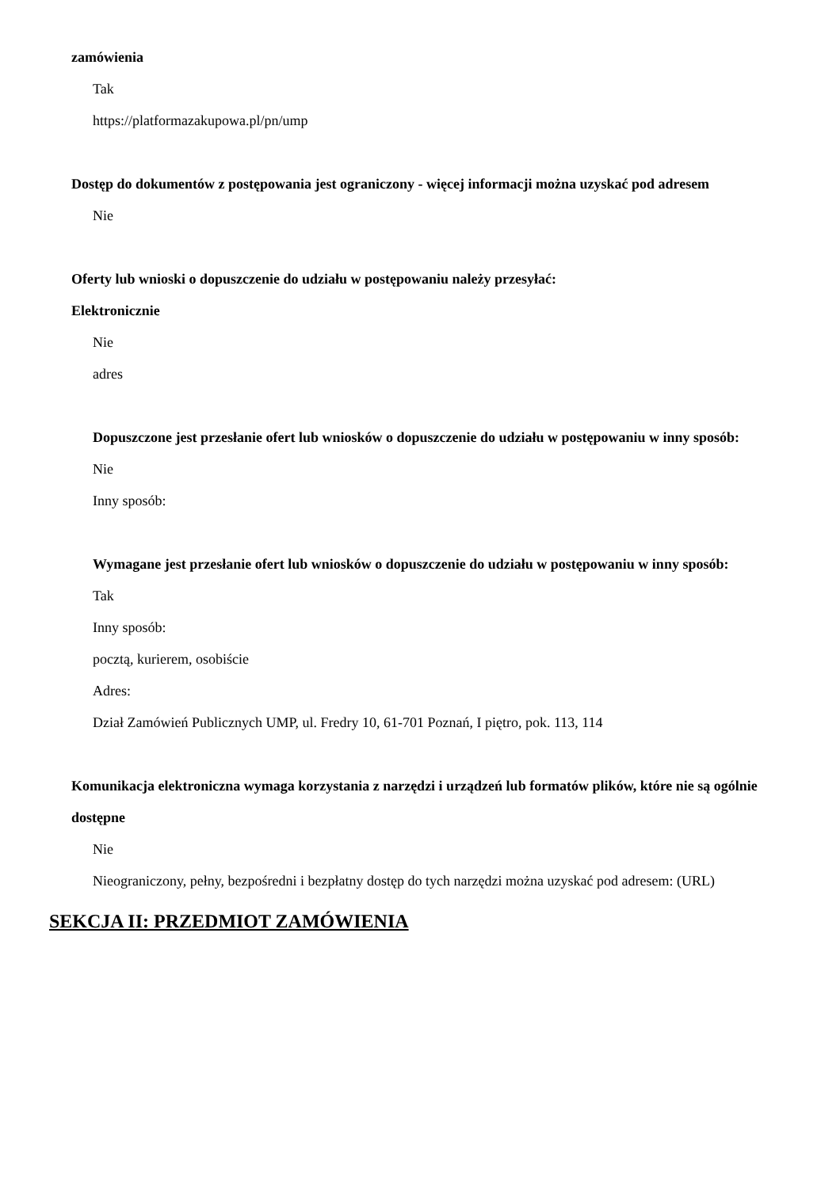zamówienia
Tak
https://platformazakupowa.pl/pn/ump
Dostęp do dokumentów z postępowania jest ograniczony - więcej informacji można uzyskać pod adresem
Nie
Oferty lub wnioski o dopuszczenie do udziału w postępowaniu należy przesyłać:
Elektronicznie
Nie
adres
Dopuszczone jest przesłanie ofert lub wniosków o dopuszczenie do udziału w postępowaniu w inny sposób:
Nie
Inny sposób:
Wymagane jest przesłanie ofert lub wniosków o dopuszczenie do udziału w postępowaniu w inny sposób:
Tak
Inny sposób:
pocztą, kurierem, osobiście
Adres:
Dział Zamówień Publicznych UMP, ul. Fredry 10, 61-701 Poznań, I piętro, pok. 113, 114
Komunikacja elektroniczna wymaga korzystania z narzędzi i urządzeń lub formatów plików, które nie są ogólnie dostępne
Nie
Nieograniczony, pełny, bezpośredni i bezpłatny dostęp do tych narzędzi można uzyskać pod adresem: (URL)
SEKCJA II: PRZEDMIOT ZAMÓWIENIA